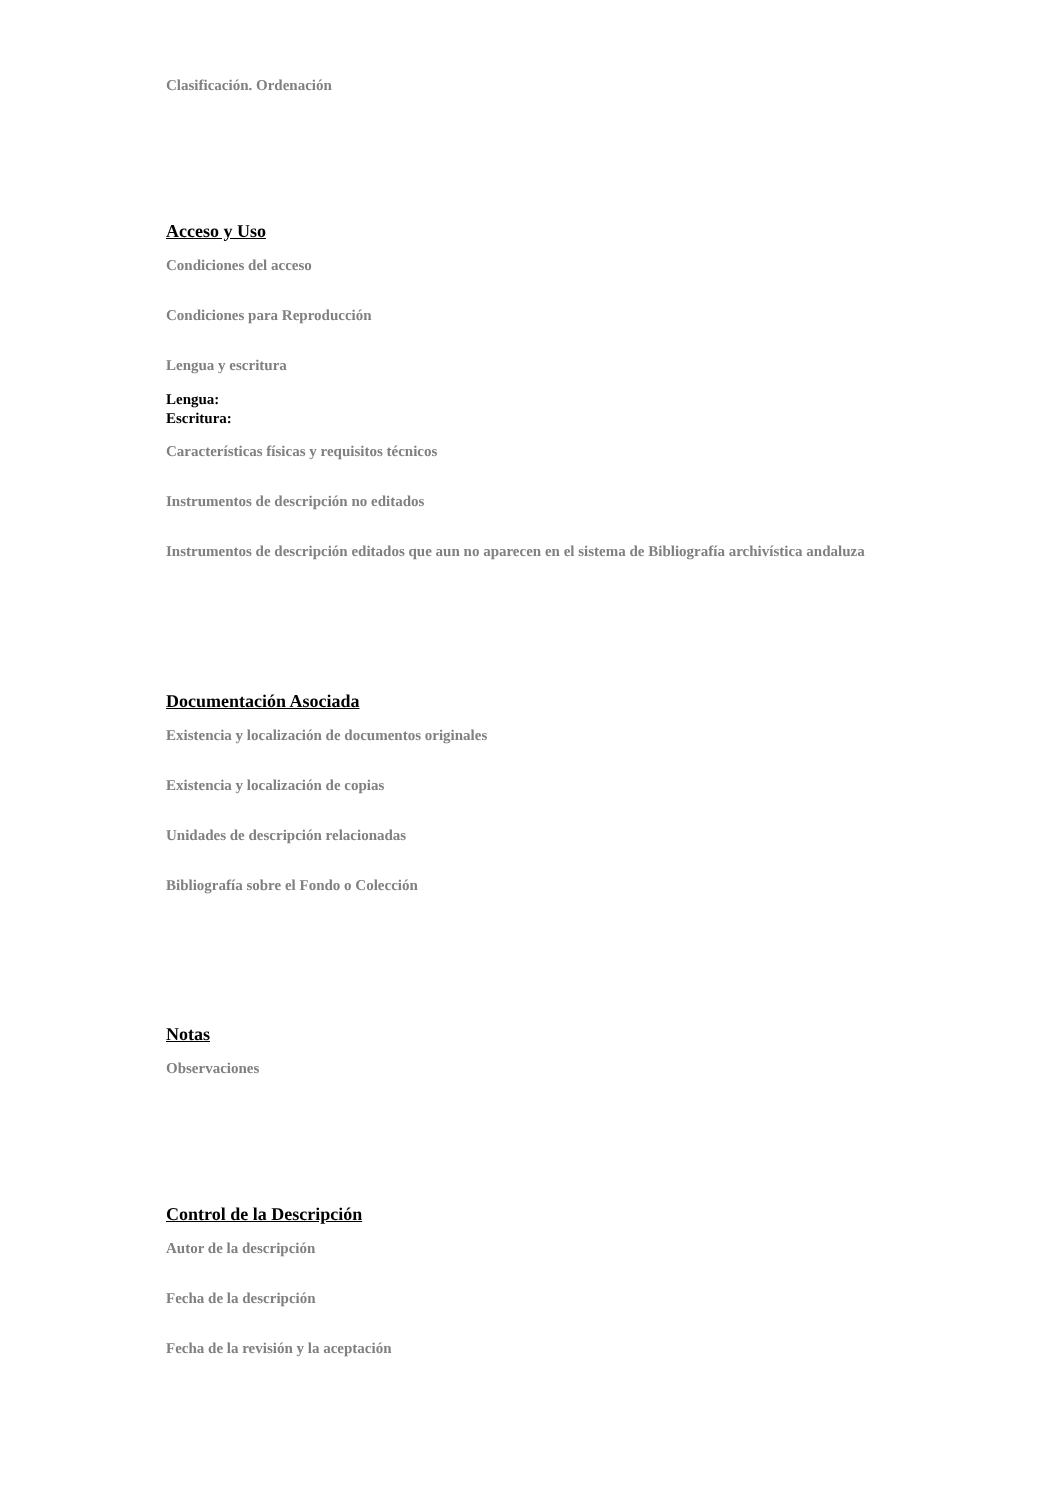Clasificación. Ordenación
Acceso y Uso
Condiciones del acceso
Condiciones para Reproducción
Lengua y escritura
Lengua:
Escritura:
Características físicas y requisitos técnicos
Instrumentos de descripción no editados
Instrumentos de descripción editados que aun no aparecen en el sistema de Bibliografía archivística andaluza
Documentación Asociada
Existencia y localización de documentos originales
Existencia y localización de copias
Unidades de descripción relacionadas
Bibliografía sobre el Fondo o Colección
Notas
Observaciones
Control de la Descripción
Autor de la descripción
Fecha de la descripción
Fecha de la revisión y la aceptación